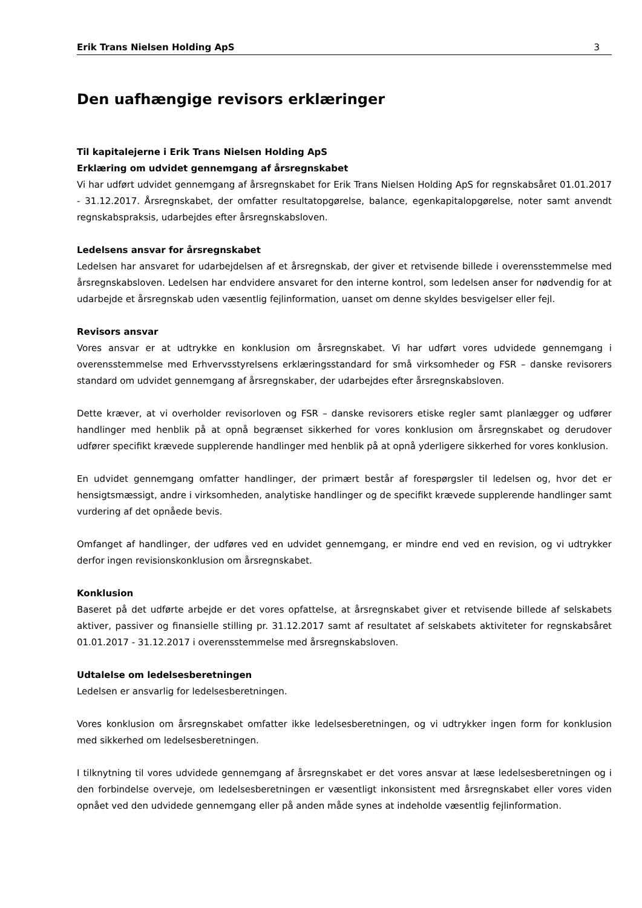Erik Trans Nielsen Holding ApS 3
Den uafhængige revisors erklæringer
Til kapitalejerne i Erik Trans Nielsen Holding ApS
Erklæring om udvidet gennemgang af årsregnskabet
Vi har udført udvidet gennemgang af årsregnskabet for Erik Trans Nielsen Holding ApS for regnskabsåret 01.01.2017 - 31.12.2017. Årsregnskabet, der omfatter resultatopgørelse, balance, egenkapitalopgørelse, noter samt anvendt regnskabspraksis, udarbejdes efter årsregnskabsloven.
Ledelsens ansvar for årsregnskabet
Ledelsen har ansvaret for udarbejdelsen af et årsregnskab, der giver et retvisende billede i overensstemmelse med årsregnskabsloven. Ledelsen har endvidere ansvaret for den interne kontrol, som ledelsen anser for nødvendig for at udarbejde et årsregnskab uden væsentlig fejlinformation, uanset om denne skyldes besvigelser eller fejl.
Revisors ansvar
Vores ansvar er at udtrykke en konklusion om årsregnskabet. Vi har udført vores udvidede gennemgang i overensstemmelse med Erhvervsstyrelsens erklæringsstandard for små virksomheder og FSR – danske revisorers standard om udvidet gennemgang af årsregnskaber, der udarbejdes efter årsregnskabsloven.
Dette kræver, at vi overholder revisorloven og FSR – danske revisorers etiske regler samt planlægger og udfører handlinger med henblik på at opnå begrænset sikkerhed for vores konklusion om årsregnskabet og derudover udfører specifikt krævede supplerende handlinger med henblik på at opnå yderligere sikkerhed for vores konklusion.
En udvidet gennemgang omfatter handlinger, der primært består af forespørgsler til ledelsen og, hvor det er hensigtsmæssigt, andre i virksomheden, analytiske handlinger og de specifikt krævede supplerende handlinger samt vurdering af det opnåede bevis.
Omfanget af handlinger, der udføres ved en udvidet gennemgang, er mindre end ved en revision, og vi udtrykker derfor ingen revisionskonklusion om årsregnskabet.
Konklusion
Baseret på det udførte arbejde er det vores opfattelse, at årsregnskabet giver et retvisende billede af selskabets aktiver, passiver og finansielle stilling pr. 31.12.2017 samt af resultatet af selskabets aktiviteter for regnskabsåret 01.01.2017 - 31.12.2017 i overensstemmelse med årsregnskabsloven.
Udtalelse om ledelsesberetningen
Ledelsen er ansvarlig for ledelsesberetningen.
Vores konklusion om årsregnskabet omfatter ikke ledelsesberetningen, og vi udtrykker ingen form for konklusion med sikkerhed om ledelsesberetningen.
I tilknytning til vores udvidede gennemgang af årsregnskabet er det vores ansvar at læse ledelsesberetningen og i den forbindelse overveje, om ledelsesberetningen er væsentligt inkonsistent med årsregnskabet eller vores viden opnået ved den udvidede gennemgang eller på anden måde synes at indeholde væsentlig fejlinformation.